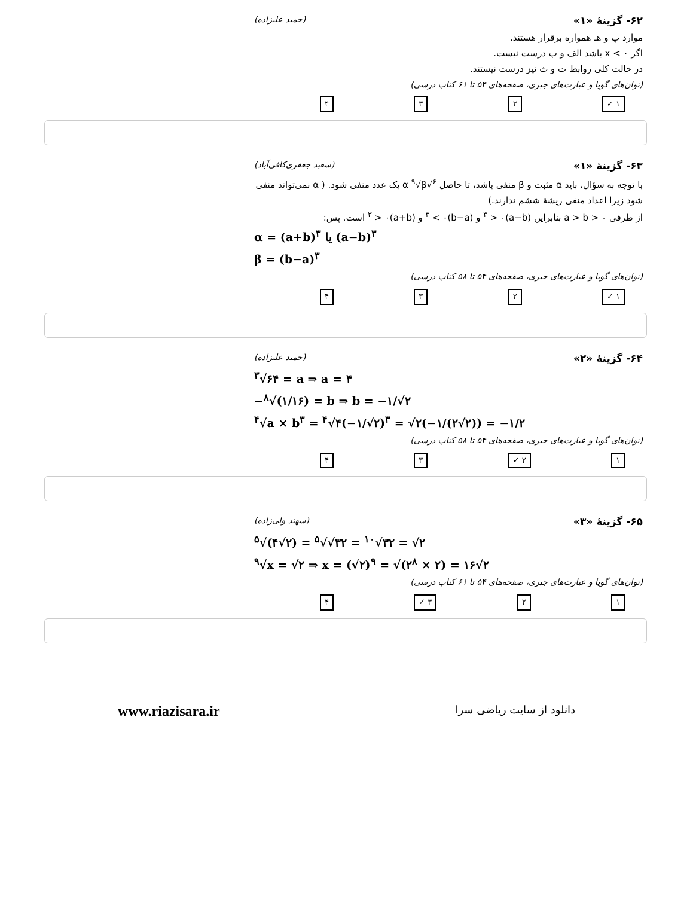۶۲- گزینهٔ «۱» (حمید علیزاده)
موارد پ و هـ همواره برقرار هستند.
اگر x < ۰ باشد الف و ب درست نیست.
در حالت کلی روابط ت و ث نیز درست نیستند.
(توان‌های گویا و عبارت‌های جبری، صفحه‌های ۵۴ تا ۶۱ کتاب درسی)
۱ ✓ ۲ ۳ ۴
۶۳- گزینهٔ «۱» (سعید جعفری‌کافی‌آباد)
با توجه به سؤال، باید α مثبت و β منفی باشد، تا حاصل <sup>۶</sup>√α <sup>۹</sup>√β یک عدد منفی شود. ( α نمی‌تواند منفی شود زیرا اعداد منفی ریشهٔ ششم ندارند.)
از طرفی a > b > ۰ بنابراین (a−b)<sup>۳</sup> > ۰ و (b−a)<sup>۳</sup> < ۰ و (a+b)<sup>۳</sup> > ۰ است. پس:
α = (a+b)<sup>۳</sup> یا (a−b)<sup>۳</sup>
β = (b−a)<sup>۳</sup>
(توان‌های گویا و عبارت‌های جبری، صفحه‌های ۵۴ تا ۵۸ کتاب درسی)
۱ ✓ ۲ ۳ ۴
۶۴- گزینهٔ «۲» (حمید علیزاده)
<sup>۳</sup>√۶۴ = a ⇒ a = ۴
−<sup>۸</sup>√(۱/۱۶) = b ⇒ b = −۱/√۲
<sup>۴</sup>√a × b<sup>۳</sup> = <sup>۴</sup>√۴(−۱/√۲)<sup>۳</sup> = √۲(−۱/(۲√۲)) = −۱/۲
(توان‌های گویا و عبارت‌های جبری، صفحه‌های ۵۴ تا ۵۸ کتاب درسی)
۱ ۲ ✓ ۳ ۴
۶۵- گزینهٔ «۳» (سهند ولی‌زاده)
<sup>۵</sup>√(۴√۲) = <sup>۵</sup>√√۳۲ = <sup>۱۰</sup>√۳۲ = √۲
<sup>۹</sup>√x = √۲ ⇒ x = (√۲)<sup>۹</sup> = √(۲<sup>۸</sup> × ۲) = ۱۶√۲
(توان‌های گویا و عبارت‌های جبری، صفحه‌های ۵۴ تا ۶۱ کتاب درسی)
۱ ۲ ۳ ✓ ۴
www.riazisara.ir دانلود از سایت ریاضی سرا